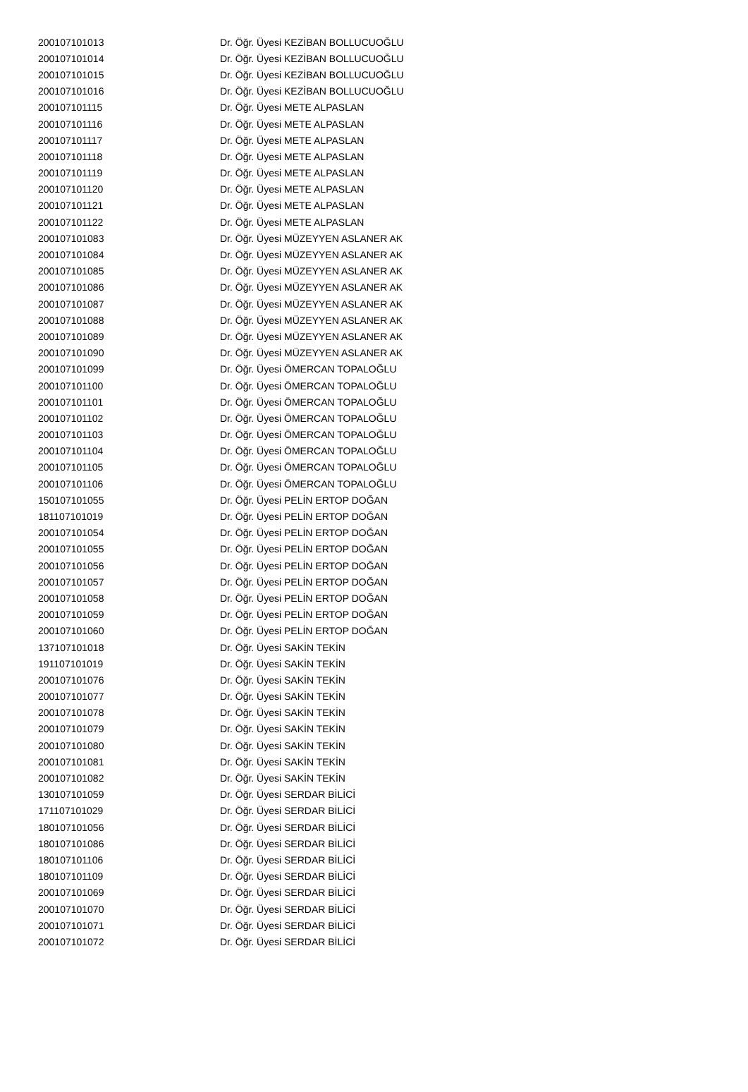| 200107101013 | Dr. Öğr. Üyesi KEZİBAN BOLLUCUOĞLU |
| 200107101014 | Dr. Öğr. Üyesi KEZİBAN BOLLUCUOĞLU |
| 200107101015 | Dr. Öğr. Üyesi KEZİBAN BOLLUCUOĞLU |
| 200107101016 | Dr. Öğr. Üyesi KEZİBAN BOLLUCUOĞLU |
| 200107101115 | Dr. Öğr. Üyesi METE ALPASLAN |
| 200107101116 | Dr. Öğr. Üyesi METE ALPASLAN |
| 200107101117 | Dr. Öğr. Üyesi METE ALPASLAN |
| 200107101118 | Dr. Öğr. Üyesi METE ALPASLAN |
| 200107101119 | Dr. Öğr. Üyesi METE ALPASLAN |
| 200107101120 | Dr. Öğr. Üyesi METE ALPASLAN |
| 200107101121 | Dr. Öğr. Üyesi METE ALPASLAN |
| 200107101122 | Dr. Öğr. Üyesi METE ALPASLAN |
| 200107101083 | Dr. Öğr. Üyesi MÜZEYYEN ASLANER AK |
| 200107101084 | Dr. Öğr. Üyesi MÜZEYYEN ASLANER AK |
| 200107101085 | Dr. Öğr. Üyesi MÜZEYYEN ASLANER AK |
| 200107101086 | Dr. Öğr. Üyesi MÜZEYYEN ASLANER AK |
| 200107101087 | Dr. Öğr. Üyesi MÜZEYYEN ASLANER AK |
| 200107101088 | Dr. Öğr. Üyesi MÜZEYYEN ASLANER AK |
| 200107101089 | Dr. Öğr. Üyesi MÜZEYYEN ASLANER AK |
| 200107101090 | Dr. Öğr. Üyesi MÜZEYYEN ASLANER AK |
| 200107101099 | Dr. Öğr. Üyesi ÖMERCAN TOPALOĞLU |
| 200107101100 | Dr. Öğr. Üyesi ÖMERCAN TOPALOĞLU |
| 200107101101 | Dr. Öğr. Üyesi ÖMERCAN TOPALOĞLU |
| 200107101102 | Dr. Öğr. Üyesi ÖMERCAN TOPALOĞLU |
| 200107101103 | Dr. Öğr. Üyesi ÖMERCAN TOPALOĞLU |
| 200107101104 | Dr. Öğr. Üyesi ÖMERCAN TOPALOĞLU |
| 200107101105 | Dr. Öğr. Üyesi ÖMERCAN TOPALOĞLU |
| 200107101106 | Dr. Öğr. Üyesi ÖMERCAN TOPALOĞLU |
| 150107101055 | Dr. Öğr. Üyesi PELİN ERTOP DOĞAN |
| 181107101019 | Dr. Öğr. Üyesi PELİN ERTOP DOĞAN |
| 200107101054 | Dr. Öğr. Üyesi PELİN ERTOP DOĞAN |
| 200107101055 | Dr. Öğr. Üyesi PELİN ERTOP DOĞAN |
| 200107101056 | Dr. Öğr. Üyesi PELİN ERTOP DOĞAN |
| 200107101057 | Dr. Öğr. Üyesi PELİN ERTOP DOĞAN |
| 200107101058 | Dr. Öğr. Üyesi PELİN ERTOP DOĞAN |
| 200107101059 | Dr. Öğr. Üyesi PELİN ERTOP DOĞAN |
| 200107101060 | Dr. Öğr. Üyesi PELİN ERTOP DOĞAN |
| 137107101018 | Dr. Öğr. Üyesi SAKİN TEKİN |
| 191107101019 | Dr. Öğr. Üyesi SAKİN TEKİN |
| 200107101076 | Dr. Öğr. Üyesi SAKİN TEKİN |
| 200107101077 | Dr. Öğr. Üyesi SAKİN TEKİN |
| 200107101078 | Dr. Öğr. Üyesi SAKİN TEKİN |
| 200107101079 | Dr. Öğr. Üyesi SAKİN TEKİN |
| 200107101080 | Dr. Öğr. Üyesi SAKİN TEKİN |
| 200107101081 | Dr. Öğr. Üyesi SAKİN TEKİN |
| 200107101082 | Dr. Öğr. Üyesi SAKİN TEKİN |
| 130107101059 | Dr. Öğr. Üyesi SERDAR BİLİCİ |
| 171107101029 | Dr. Öğr. Üyesi SERDAR BİLİCİ |
| 180107101056 | Dr. Öğr. Üyesi SERDAR BİLİCİ |
| 180107101086 | Dr. Öğr. Üyesi SERDAR BİLİCİ |
| 180107101106 | Dr. Öğr. Üyesi SERDAR BİLİCİ |
| 180107101109 | Dr. Öğr. Üyesi SERDAR BİLİCİ |
| 200107101069 | Dr. Öğr. Üyesi SERDAR BİLİCİ |
| 200107101070 | Dr. Öğr. Üyesi SERDAR BİLİCİ |
| 200107101071 | Dr. Öğr. Üyesi SERDAR BİLİCİ |
| 200107101072 | Dr. Öğr. Üyesi SERDAR BİLİCİ |